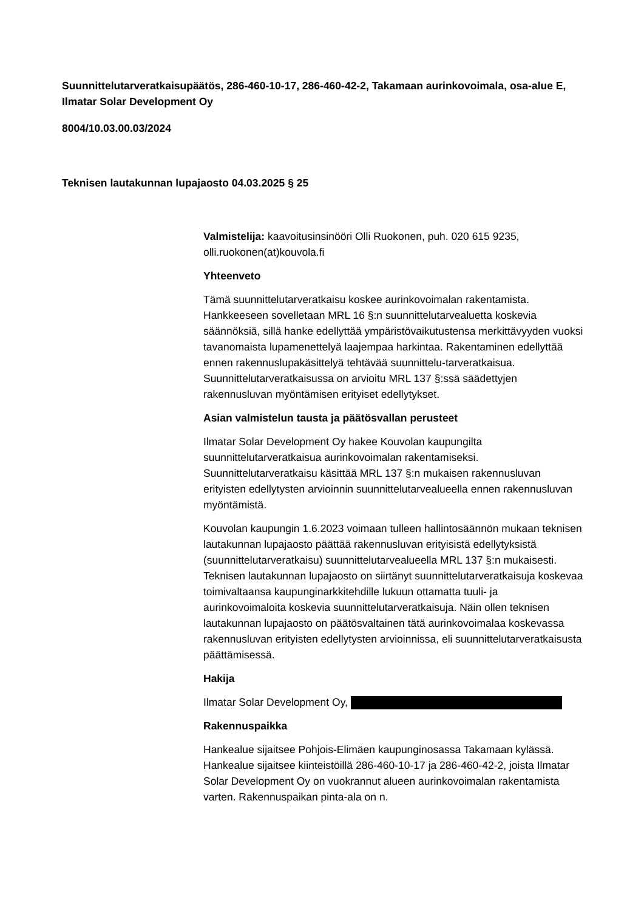Suunnittelutarveratkaisupäätös, 286-460-10-17, 286-460-42-2, Takamaan aurinkovoimala, osa-alue E, Ilmatar Solar Development Oy
8004/10.03.00.03/2024
Teknisen lautakunnan lupajaosto 04.03.2025 § 25
Valmistelija: kaavoitusinsinööri Olli Ruokonen, puh. 020 615 9235, olli.ruokonen(at)kouvola.fi
Yhteenveto
Tämä suunnittelutarveratkaisu koskee aurinkovoimalan rakentamista. Hankkeeseen sovelletaan MRL 16 §:n suunnittelutarvealuetta koskevia säännöksiä, sillä hanke edellyttää ympäristövaikutustensa merkittävyyden vuoksi tavanomaista lupamenettelyä laajempaa harkintaa. Rakentaminen edellyttää ennen rakennuslupakäsittelyä tehtävää suunnittelu-tarveratkaisua. Suunnittelutarveratkaisussa on arvioitu MRL 137 §:ssä säädettyjen rakennusluvan myöntämisen erityiset edellytykset.
Asian valmistelun tausta ja päätösvallan perusteet
Ilmatar Solar Development Oy hakee Kouvolan kaupungilta suunnittelutarveratkaisua aurinkovoimalan rakentamiseksi. Suunnittelutarveratkaisu käsittää MRL 137 §:n mukaisen rakennusluvan erityisten edellytysten arvioinnin suunnittelutarvealueella ennen rakennusluvan myöntämistä.
Kouvolan kaupungin 1.6.2023 voimaan tulleen hallintosäännön mukaan teknisen lautakunnan lupajaosto päättää rakennusluvan erityisistä edellytyksistä (suunnittelutarveratkaisu) suunnittelutarvealueella MRL 137 §:n mukaisesti. Teknisen lautakunnan lupajaosto on siirtänyt suunnittelutarveratkaisuja koskevaa toimivaltaansa kaupunginarkkitehdille lukuun ottamatta tuuli- ja aurinkovoimaloita koskevia suunnittelutarveratkaisuja. Näin ollen teknisen lautakunnan lupajaosto on päätösvaltainen tätä aurinkovoimalaa koskevassa rakennusluvan erityisten edellytysten arvioinnissa, eli suunnittelutarveratkaisusta päättämisessä.
Hakija
Ilmatar Solar Development Oy,
Rakennuspaikka
Hankealue sijaitsee Pohjois-Elimäen kaupunginosassa Takamaan kylässä. Hankealue sijaitsee kiinteistöillä 286-460-10-17 ja 286-460-42-2, joista Ilmatar Solar Development Oy on vuokrannut alueen aurinkovoimalan rakentamista varten. Rakennuspaikan pinta-ala on n.